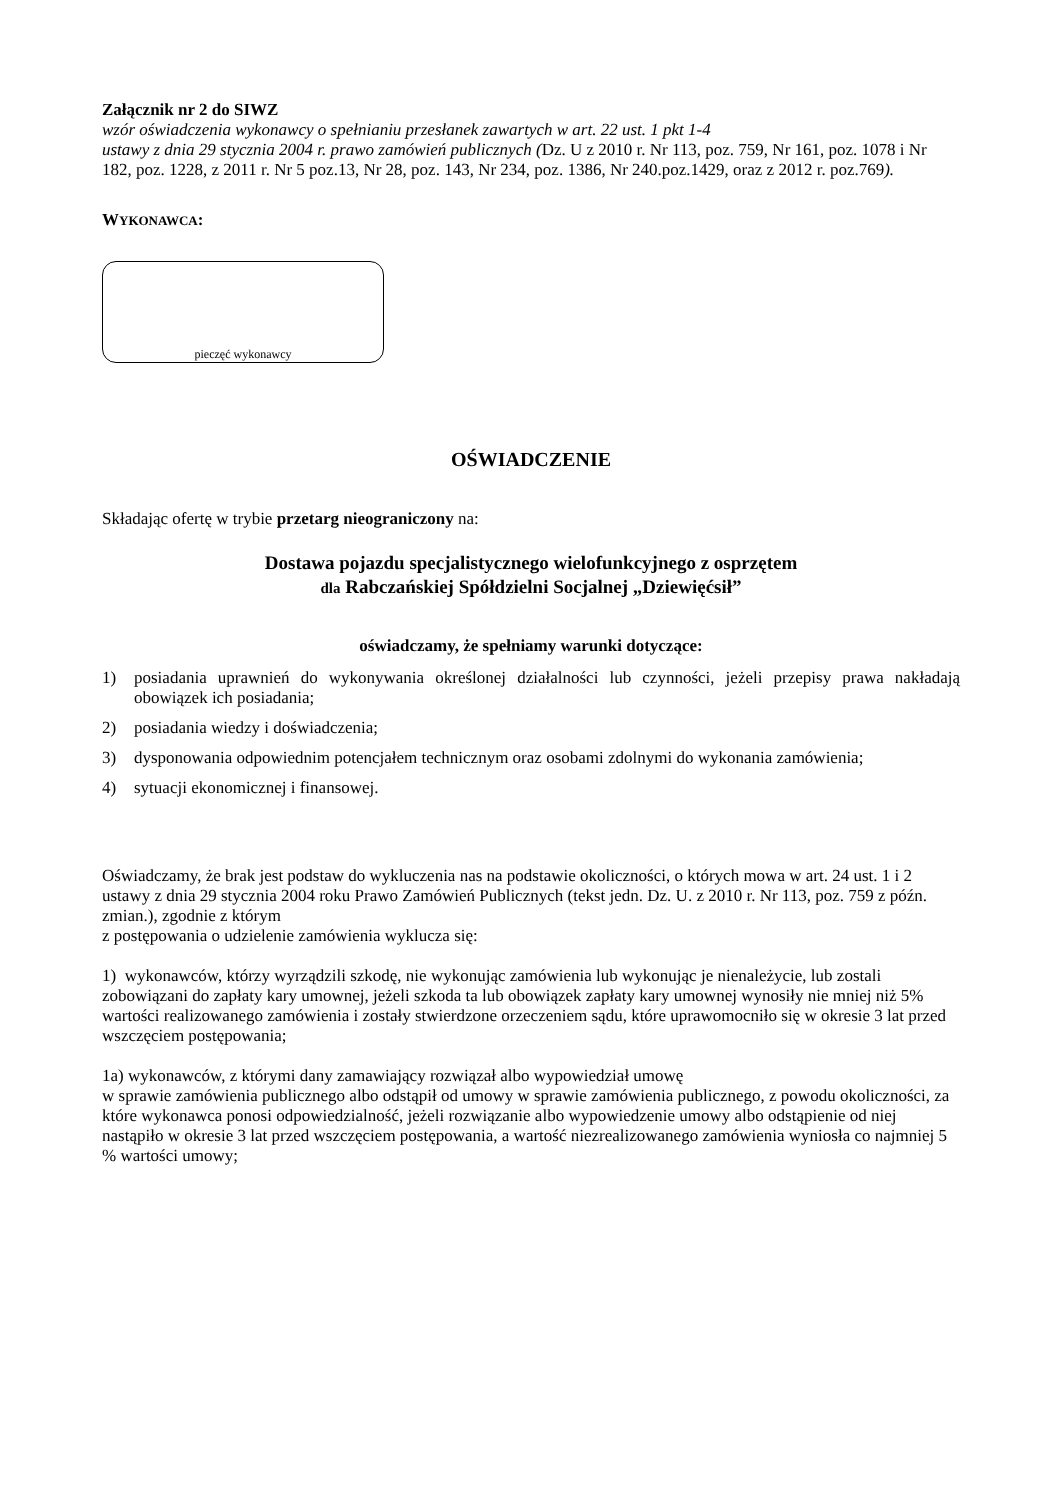Załącznik nr 2 do SIWZ
wzór oświadczenia wykonawcy o spełnianiu przesłanek zawartych w art. 22 ust. 1 pkt 1-4
ustawy z dnia 29 stycznia 2004 r. prawo zamówień publicznych (Dz. U z 2010 r. Nr 113, poz. 759, Nr 161, poz. 1078 i Nr 182, poz. 1228, z 2011 r. Nr 5 poz.13, Nr 28, poz. 143, Nr 234, poz. 1386, Nr 240.poz.1429, oraz z 2012 r. poz.769).
WYKONAWCA:
pieczęć wykonawcy
OŚWIADCZENIE
Składając ofertę w trybie przetarg nieograniczony na:
Dostawa pojazdu specjalistycznego wielofunkcyjnego z osprzętem
dla Rabczańskiej Spółdzielni Socjalnej „Dziewięćsił”
oświadczamy, że spełniamy warunki dotyczące:
1) posiadania uprawnień do wykonywania określonej działalności lub czynności, jeżeli przepisy prawa nakładają obowiązek ich posiadania;
2) posiadania wiedzy i doświadczenia;
3) dysponowania odpowiednim potencjałem technicznym oraz osobami zdolnymi do wykonania zamówienia;
4) sytuacji ekonomicznej i finansowej.
Oświadczamy, że brak jest podstaw do wykluczenia nas na podstawie okoliczności, o których mowa w art. 24 ust. 1 i 2 ustawy z dnia 29 stycznia 2004 roku Prawo Zamówień Publicznych (tekst jedn. Dz. U. z 2010 r. Nr 113, poz. 759 z późn. zmian.), zgodnie z którym
z postępowania o udzielenie zamówienia wyklucza się:
1) wykonawców, którzy wyrządzili szkodę, nie wykonując zamówienia lub wykonując je nienależycie, lub zostali zobowiązani do zapłaty kary umownej, jeżeli szkoda ta lub obowiązek zapłaty kary umownej wynosiły nie mniej niż 5% wartości realizowanego zamówienia i zostały stwierdzone orzeczeniem sądu, które uprawomocniło się w okresie 3 lat przed wszczęciem postępowania;
1a) wykonawców, z którymi dany zamawiający rozwiązał albo wypowiedział umowę
w sprawie zamówienia publicznego albo odstąpił od umowy w sprawie zamówienia publicznego, z powodu okoliczności, za które wykonawca ponosi odpowiedzialność, jeżeli rozwiązanie albo wypowiedzenie umowy albo odstąpienie od niej nastąpiło w okresie 3 lat przed wszczęciem postępowania, a wartość niezrealizowanego zamówienia wyniosła co najmniej 5 % wartości umowy;